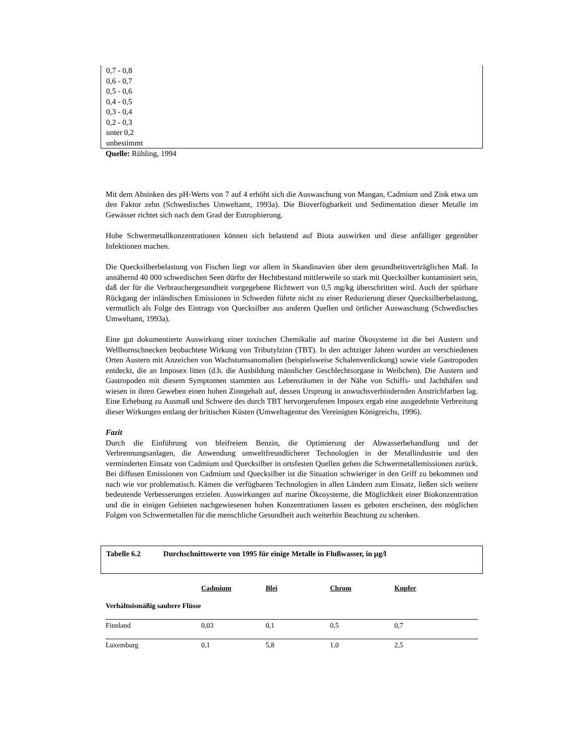0,7 - 0,8
0,6 - 0,7
0,5 - 0,6
0,4 - 0,5
0,3 - 0,4
0,2 - 0,3
unter 0,2
unbestimmt
Quelle: Rühling, 1994
Mit dem Absinken des pH-Werts von 7 auf 4 erhöht sich die Auswaschung von Mangan, Cadmium und Zink etwa um den Faktor zehn (Schwedisches Umweltamt, 1993a). Die Bioverfügbarkeit und Sedimentation dieser Metalle im Gewässer richtet sich nach dem Grad der Eutrophierung.
Hohe Schwermetallkonzentrationen können sich belastend auf Biota auswirken und diese anfälliger gegenüber Infektionen machen.
Die Quecksilberbelastung von Fischen liegt vor allem in Skandinavien über dem gesundheitsverträglichen Maß. In annähernd 40 000 schwedischen Seen dürfte der Hechtbestand mittlerweile so stark mit Quecksilber kontaminiert sein, daß der für die Verbrauchergesundheit vorgegebene Richtwert von 0,5 mg/kg überschritten wird. Auch der spürbare Rückgang der inländischen Emissionen in Schweden führte nicht zu einer Reduzierung dieser Quecksilberbelastung, vermutlich als Folge des Eintrags von Quecksilber aus anderen Quellen und örtlicher Auswaschung (Schwedisches Umweltamt, 1993a).
Eine gut dokumentierte Auswirkung einer toxischen Chemikalie auf marine Ökosysteme ist die bei Austern und Wellhornschnecken beobachtete Wirkung von Tributylzinn (TBT). In den achtziger Jahren wurden an verschiedenen Orten Austern mit Anzeichen von Wachstumsanomalien (beispielsweise Schalenverdickung) sowie viele Gastropoden entdeckt, die an Imposex litten (d.h. die Ausbildung männlicher Geschlechtsorgane in Weibchen). Die Austern und Gastropoden mit diesem Symptomen stammten aus Lebensräumen in der Nähe von Schiffs- und Jachthäfen und wiesen in ihren Geweben einen hohen Zinngehalt auf, dessen Ursprung in anwuchsverhindernden Anstrichfarben lag. Eine Erhebung zu Ausmaß und Schwere des durch TBT hervorgerufenen Imposex ergab eine ausgedehnte Verbreitung dieser Wirkungen entlang der britischen Küsten (Umweltagentur des Vereinigten Königreichs, 1996).
Fazit
Durch die Einführung von bleifreiem Benzin, die Optimierung der Abwasserbehandlung und der Verbrennungsanlagen, die Anwendung umweltfreundlicherer Technologien in der Metallindustrie und den verminderten Einsatz von Cadmium und Quecksilber in ortsfesten Quellen gehen die Schwermetallemissionen zurück. Bei diffusen Emissionen von Cadmium und Quecksilber ist die Situation schwieriger in den Griff zu bekommen und nach wie vor problematisch. Kämen die verfügbaren Technologien in allen Ländern zum Einsatz, ließen sich weitere bedeutende Verbesserungen erzielen. Auswirkungen auf marine Ökosysteme, die Möglichkeit einer Biokonzentration und die in einigen Gebieten nachgewiesenen hohen Konzentrationen lassen es geboten erscheinen, den möglichen Folgen von Schwermetallen für die menschliche Gesundheit auch weiterhin Beachtung zu schenken.
Tabelle 6.2 Durchschnittswerte von 1995 für einige Metalle in Flußwasser, in µg/l
| | Cadmium | Blei | Chrom | Kupfer |
| --- | --- | --- | --- | --- |
| Verhältnismäßig saubere Flüsse | | | | |
| Finnland | 0,03 | 0,1 | 0,5 | 0,7 |
| Luxemburg | 0,1 | 5,8 | 1,0 | 2,5 |